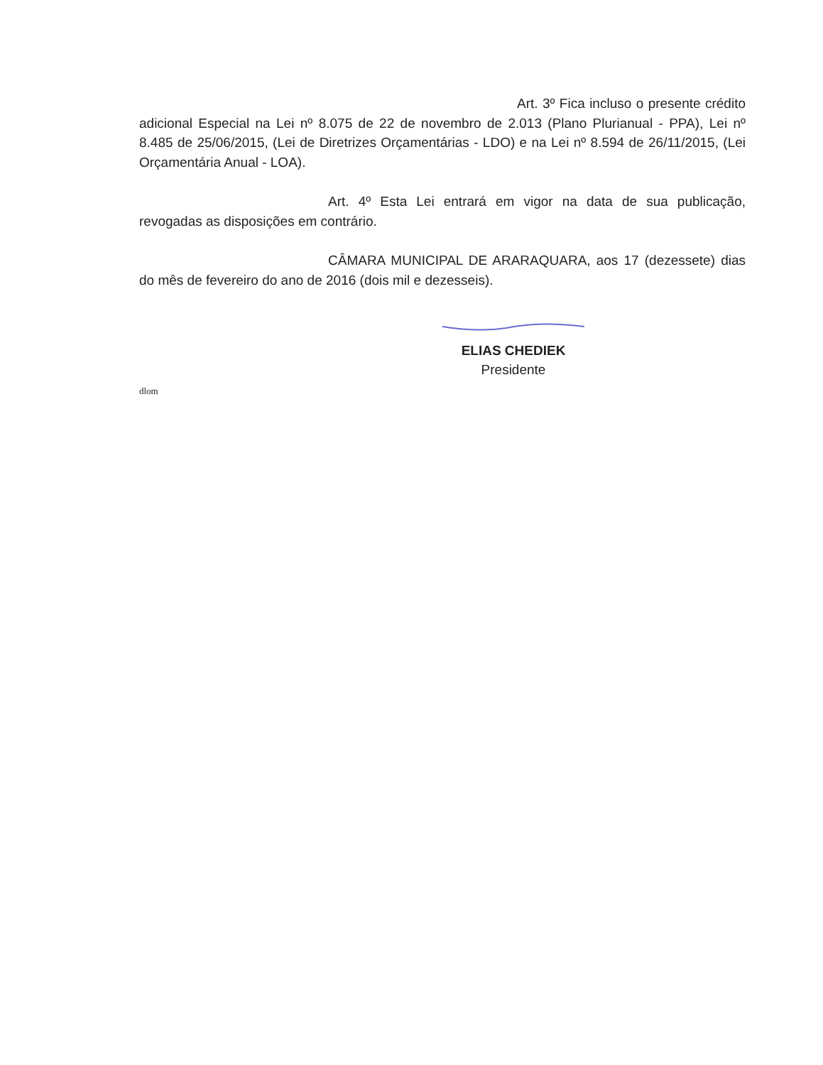Art. 3º Fica incluso o presente crédito adicional Especial na Lei nº 8.075 de 22 de novembro de 2.013 (Plano Plurianual - PPA), Lei nº 8.485 de 25/06/2015, (Lei de Diretrizes Orçamentárias - LDO) e na Lei nº 8.594 de 26/11/2015, (Lei Orçamentária Anual - LOA).
Art. 4º Esta Lei entrará em vigor na data de sua publicação, revogadas as disposições em contrário.
CÂMARA MUNICIPAL DE ARARAQUARA, aos 17 (dezessete) dias do mês de fevereiro do ano de 2016 (dois mil e dezesseis).
ELIAS CHEDIEK
Presidente
dlom